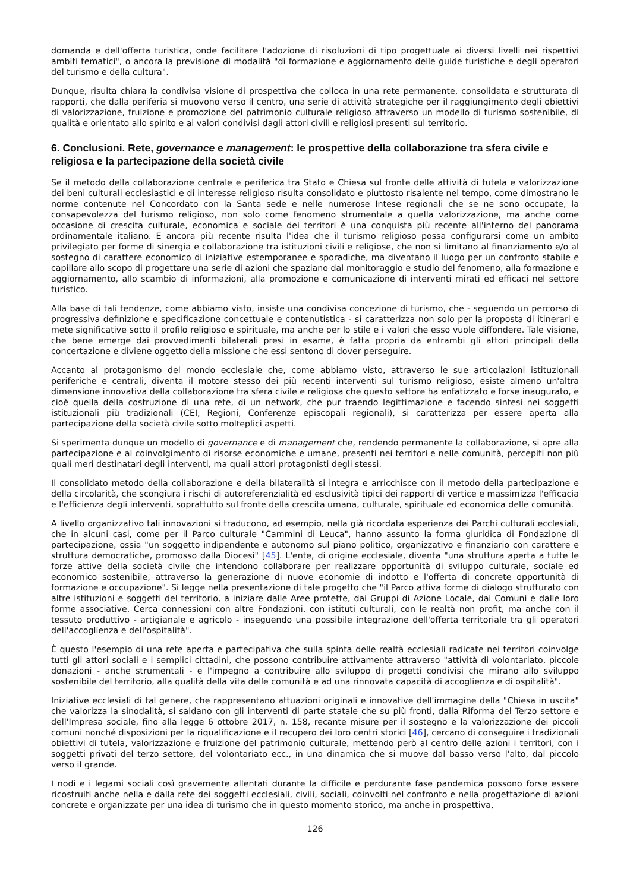domanda e dell'offerta turistica, onde facilitare l'adozione di risoluzioni di tipo progettuale ai diversi livelli nei rispettivi ambiti tematici", o ancora la previsione di modalità "di formazione e aggiornamento delle guide turistiche e degli operatori del turismo e della cultura".
Dunque, risulta chiara la condivisa visione di prospettiva che colloca in una rete permanente, consolidata e strutturata di rapporti, che dalla periferia si muovono verso il centro, una serie di attività strategiche per il raggiungimento degli obiettivi di valorizzazione, fruizione e promozione del patrimonio culturale religioso attraverso un modello di turismo sostenibile, di qualità e orientato allo spirito e ai valori condivisi dagli attori civili e religiosi presenti sul territorio.
6. Conclusioni. Rete, governance e management: le prospettive della collaborazione tra sfera civile e religiosa e la partecipazione della società civile
Se il metodo della collaborazione centrale e periferica tra Stato e Chiesa sul fronte delle attività di tutela e valorizzazione dei beni culturali ecclesiastici e di interesse religioso risulta consolidato e piuttosto risalente nel tempo, come dimostrano le norme contenute nel Concordato con la Santa sede e nelle numerose Intese regionali che se ne sono occupate, la consapevolezza del turismo religioso, non solo come fenomeno strumentale a quella valorizzazione, ma anche come occasione di crescita culturale, economica e sociale dei territori è una conquista più recente all'interno del panorama ordinamentale italiano. E ancora più recente risulta l'idea che il turismo religioso possa configurarsi come un ambito privilegiato per forme di sinergia e collaborazione tra istituzioni civili e religiose, che non si limitano al finanziamento e/o al sostegno di carattere economico di iniziative estemporanee e sporadiche, ma diventano il luogo per un confronto stabile e capillare allo scopo di progettare una serie di azioni che spaziano dal monitoraggio e studio del fenomeno, alla formazione e aggiornamento, allo scambio di informazioni, alla promozione e comunicazione di interventi mirati ed efficaci nel settore turistico.
Alla base di tali tendenze, come abbiamo visto, insiste una condivisa concezione di turismo, che - seguendo un percorso di progressiva definizione e specificazione concettuale e contenutistica - si caratterizza non solo per la proposta di itinerari e mete significative sotto il profilo religioso e spirituale, ma anche per lo stile e i valori che esso vuole diffondere. Tale visione, che bene emerge dai provvedimenti bilaterali presi in esame, è fatta propria da entrambi gli attori principali della concertazione e diviene oggetto della missione che essi sentono di dover perseguire.
Accanto al protagonismo del mondo ecclesiale che, come abbiamo visto, attraverso le sue articolazioni istituzionali periferiche e centrali, diventa il motore stesso dei più recenti interventi sul turismo religioso, esiste almeno un'altra dimensione innovativa della collaborazione tra sfera civile e religiosa che questo settore ha enfatizzato e forse inaugurato, e cioè quella della costruzione di una rete, di un network, che pur traendo legittimazione e facendo sintesi nei soggetti istituzionali più tradizionali (CEI, Regioni, Conferenze episcopali regionali), si caratterizza per essere aperta alla partecipazione della società civile sotto molteplici aspetti.
Si sperimenta dunque un modello di governance e di management che, rendendo permanente la collaborazione, si apre alla partecipazione e al coinvolgimento di risorse economiche e umane, presenti nei territori e nelle comunità, percepiti non più quali meri destinatari degli interventi, ma quali attori protagonisti degli stessi.
Il consolidato metodo della collaborazione e della bilateralità si integra e arricchisce con il metodo della partecipazione e della circolarità, che scongiura i rischi di autoreferenzialità ed esclusività tipici dei rapporti di vertice e massimizza l'efficacia e l'efficienza degli interventi, soprattutto sul fronte della crescita umana, culturale, spirituale ed economica delle comunità.
A livello organizzativo tali innovazioni si traducono, ad esempio, nella già ricordata esperienza dei Parchi culturali ecclesiali, che in alcuni casi, come per il Parco culturale "Cammini di Leuca", hanno assunto la forma giuridica di Fondazione di partecipazione, ossia "un soggetto indipendente e autonomo sul piano politico, organizzativo e finanziario con carattere e struttura democratiche, promosso dalla Diocesi" [45]. L'ente, di origine ecclesiale, diventa "una struttura aperta a tutte le forze attive della società civile che intendono collaborare per realizzare opportunità di sviluppo culturale, sociale ed economico sostenibile, attraverso la generazione di nuove economie di indotto e l'offerta di concrete opportunità di formazione e occupazione". Si legge nella presentazione di tale progetto che "il Parco attiva forme di dialogo strutturato con altre istituzioni e soggetti del territorio, a iniziare dalle Aree protette, dai Gruppi di Azione Locale, dai Comuni e dalle loro forme associative. Cerca connessioni con altre Fondazioni, con istituti culturali, con le realtà non profit, ma anche con il tessuto produttivo - artigianale e agricolo - inseguendo una possibile integrazione dell'offerta territoriale tra gli operatori dell'accoglienza e dell'ospitalità".
È questo l'esempio di una rete aperta e partecipativa che sulla spinta delle realtà ecclesiali radicate nei territori coinvolge tutti gli attori sociali e i semplici cittadini, che possono contribuire attivamente attraverso "attività di volontariato, piccole donazioni - anche strumentali - e l'impegno a contribuire allo sviluppo di progetti condivisi che mirano allo sviluppo sostenibile del territorio, alla qualità della vita delle comunità e ad una rinnovata capacità di accoglienza e di ospitalità".
Iniziative ecclesiali di tal genere, che rappresentano attuazioni originali e innovative dell'immagine della "Chiesa in uscita" che valorizza la sinodalità, si saldano con gli interventi di parte statale che su più fronti, dalla Riforma del Terzo settore e dell'Impresa sociale, fino alla legge 6 ottobre 2017, n. 158, recante misure per il sostegno e la valorizzazione dei piccoli comuni nonché disposizioni per la riqualificazione e il recupero dei loro centri storici [46], cercano di conseguire i tradizionali obiettivi di tutela, valorizzazione e fruizione del patrimonio culturale, mettendo però al centro delle azioni i territori, con i soggetti privati del terzo settore, del volontariato ecc., in una dinamica che si muove dal basso verso l'alto, dal piccolo verso il grande.
I nodi e i legami sociali così gravemente allentati durante la difficile e perdurante fase pandemica possono forse essere ricostruiti anche nella e dalla rete dei soggetti ecclesiali, civili, sociali, coinvolti nel confronto e nella progettazione di azioni concrete e organizzate per una idea di turismo che in questo momento storico, ma anche in prospettiva,
126